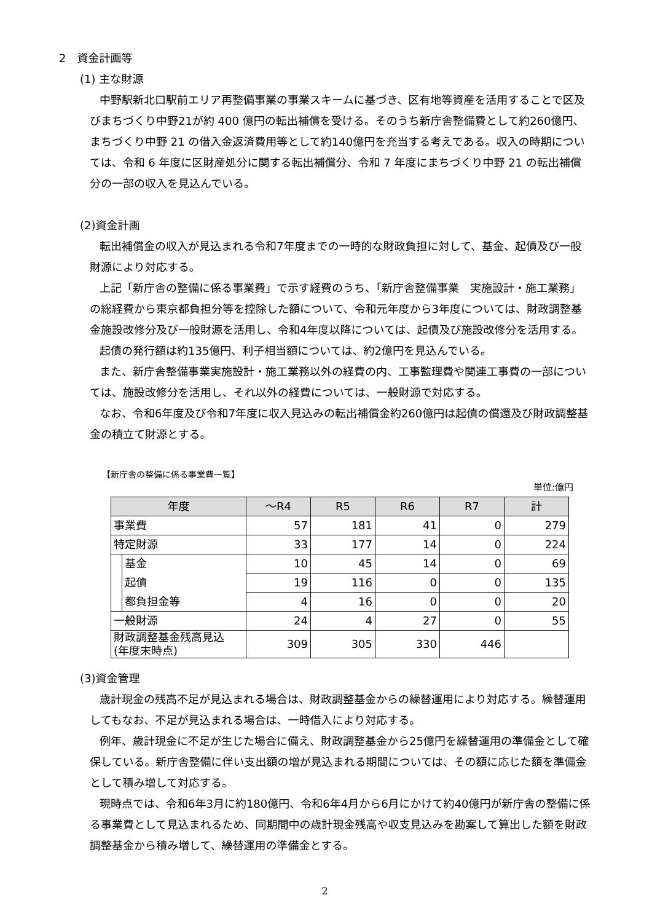2　資金計画等
(1) 主な財源
中野駅新北口駅前エリア再整備事業の事業スキームに基づき、区有地等資産を活用することで区及びまちづくり中野21が約 400 億円の転出補償を受ける。そのうち新庁舎整備費として約260億円、まちづくり中野 21 の借入金返済費用等として約140億円を充当する考えである。収入の時期については、令和 6 年度に区財産処分に関する転出補償分、令和 7 年度にまちづくり中野 21 の転出補償分の一部の収入を見込んでいる。
(2)資金計画
転出補償金の収入が見込まれる令和7年度までの一時的な財政負担に対して、基金、起債及び一般財源により対応する。
上記「新庁舎の整備に係る事業費」で示す経費のうち、「新庁舎整備事業　実施設計・施工業務」の総経費から東京都負担分等を控除した額について、令和元年度から3年度については、財政調整基金施設改修分及び一般財源を活用し、令和4年度以降については、起債及び施設改修分を活用する。
起債の発行額は約135億円、利子相当額については、約2億円を見込んでいる。
また、新庁舎整備事業実施設計・施工業務以外の経費の内、工事監理費や関連工事費の一部については、施設改修分を活用し、それ以外の経費については、一般財源で対応する。
なお、令和6年度及び令和7年度に収入見込みの転出補償金約260億円は起債の償還及び財政調整基金の積立て財源とする。
【新庁舎の整備に係る事業費一覧】
単位:億円
| 年度 | | ～R4 | R5 | R6 | R7 | 計 |
| --- | --- | --- | --- | --- | --- | --- |
| 事業費 | | 57 | 181 | 41 | 0 | 279 |
| 特定財源 | | 33 | 177 | 14 | 0 | 224 |
| | 基金 | 10 | 45 | 14 | 0 | 69 |
| | 起債 | 19 | 116 | 0 | 0 | 135 |
| | 都負担金等 | 4 | 16 | 0 | 0 | 20 |
| 一般財源 | | 24 | 4 | 27 | 0 | 55 |
| 財政調整基金残高見込 (年度末時点) | | 309 | 305 | 330 | 446 | |
(3)資金管理
歳計現金の残高不足が見込まれる場合は、財政調整基金からの繰替運用により対応する。繰替運用してもなお、不足が見込まれる場合は、一時借入により対応する。
例年、歳計現金に不足が生じた場合に備え、財政調整基金から25億円を繰替運用の準備金として確保している。新庁舎整備に伴い支出額の増が見込まれる期間については、その額に応じた額を準備金として積み増して対応する。
現時点では、令和6年3月に約180億円、令和6年4月から6月にかけて約40億円が新庁舎の整備に係る事業費として見込まれるため、同期間中の歳計現金残高や収支見込みを勘案して算出した額を財政調整基金から積み増して、繰替運用の準備金とする。
2